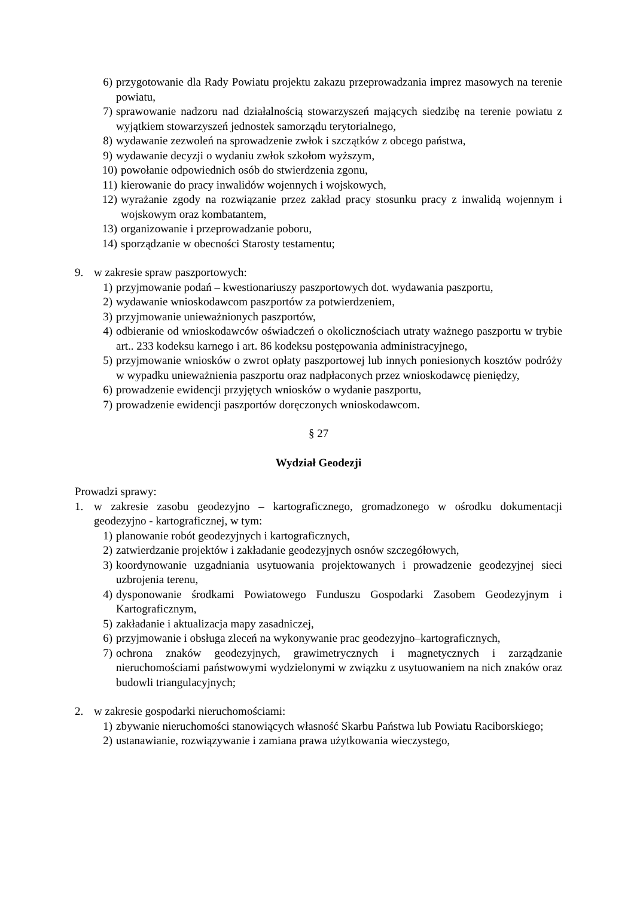6) przygotowanie dla Rady Powiatu projektu zakazu przeprowadzania imprez masowych na terenie powiatu,
7) sprawowanie nadzoru nad działalnością stowarzyszeń mających siedzibę na terenie powiatu z wyjątkiem stowarzyszeń jednostek samorządu terytorialnego,
8) wydawanie zezwoleń na sprowadzenie zwłok i szczątków z obcego państwa,
9) wydawanie decyzji o wydaniu zwłok szkołom wyższym,
10) powołanie odpowiednich osób do stwierdzenia zgonu,
11) kierowanie do pracy inwalidów wojennych i wojskowych,
12) wyrażanie zgody na rozwiązanie przez zakład pracy stosunku pracy z inwalidą wojennym i wojskowym oraz kombatantem,
13) organizowanie i przeprowadzanie poboru,
14) sporządzanie w obecności Starosty testamentu;
9. w zakresie spraw paszportowych:
1) przyjmowanie podań – kwestionariuszy paszportowych dot. wydawania paszportu,
2) wydawanie wnioskodawcom paszportów za potwierdzeniem,
3) przyjmowanie unieważnionych paszportów,
4) odbieranie od wnioskodawców oświadczeń o okolicznościach utraty ważnego paszportu w trybie art.. 233 kodeksu karnego i art. 86 kodeksu postępowania administracyjnego,
5) przyjmowanie wniosków o zwrot opłaty paszportowej lub innych poniesionych kosztów podróży w wypadku unieważnienia paszportu oraz nadpłaconych przez wnioskodawcę pieniędzy,
6) prowadzenie ewidencji przyjętych wniosków o wydanie paszportu,
7) prowadzenie ewidencji paszportów doręczonych wnioskodawcom.
§ 27
Wydział Geodezji
Prowadzi sprawy:
1. w zakresie zasobu geodezyjno – kartograficznego, gromadzonego w ośrodku dokumentacji geodezyjno - kartograficznej, w tym:
1) planowanie robót geodezyjnych i kartograficznych,
2) zatwierdzanie projektów i zakładanie geodezyjnych osnów szczegółowych,
3) koordynowanie uzgadniania usytuowania projektowanych i prowadzenie geodezyjnej sieci uzbrojenia terenu,
4) dysponowanie środkami Powiatowego Funduszu Gospodarki Zasobem Geodezyjnym i Kartograficznym,
5) zakładanie i aktualizacja mapy zasadniczej,
6) przyjmowanie i obsługa zleceń na wykonywanie prac geodezyjno–kartograficznych,
7) ochrona znaków geodezyjnych, grawimetrycznych i magnetycznych i zarządzanie nieruchomościami państwowymi wydzielonymi w związku z usytuowaniem na nich znaków oraz budowli triangulacyjnych;
2. w zakresie gospodarki nieruchomościami:
1) zbywanie nieruchomości stanowiących własność Skarbu Państwa lub Powiatu Raciborskiego;
2) ustanawianie, rozwiązywanie i zamiana prawa użytkowania wieczystego,